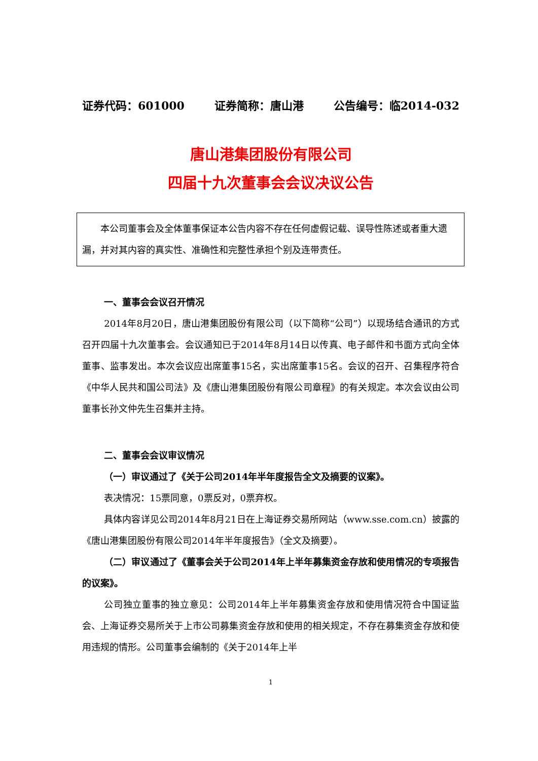证券代码：601000 证券简称：唐山港 公告编号：临2014-032
唐山港集团股份有限公司
四届十九次董事会会议决议公告
本公司董事会及全体董事保证本公告内容不存在任何虚假记载、误导性陈述或者重大遗漏，并对其内容的真实性、准确性和完整性承担个别及连带责任。
一、董事会会议召开情况
2014年8月20日，唐山港集团股份有限公司（以下简称“公司”）以现场结合通讯的方式召开四届十九次董事会。会议通知已于2014年8月14日以传真、电子邮件和书面方式向全体董事、监事发出。本次会议应出席董事15名，实出席董事15名。会议的召开、召集程序符合《中华人民共和国公司法》及《唐山港集团股份有限公司章程》的有关规定。本次会议由公司董事长孙文仲先生召集并主持。
二、董事会会议审议情况
（一）审议通过了《关于公司2014年半年度报告全文及摘要的议案》。
表决情况：15票同意，0票反对，0票弃权。
具体内容详见公司2014年8月21日在上海证券交易所网站（www.sse.com.cn）披露的《唐山港集团股份有限公司2014年半年度报告》（全文及摘要）。
（二）审议通过了《董事会关于公司2014年上半年募集资金存放和使用情况的专项报告的议案》。
公司独立董事的独立意见：公司2014年上半年募集资金存放和使用情况符合中国证监会、上海证券交易所关于上市公司募集资金存放和使用的相关规定，不存在募集资金存放和使用违规的情形。公司董事会编制的《关于2014年上半
1